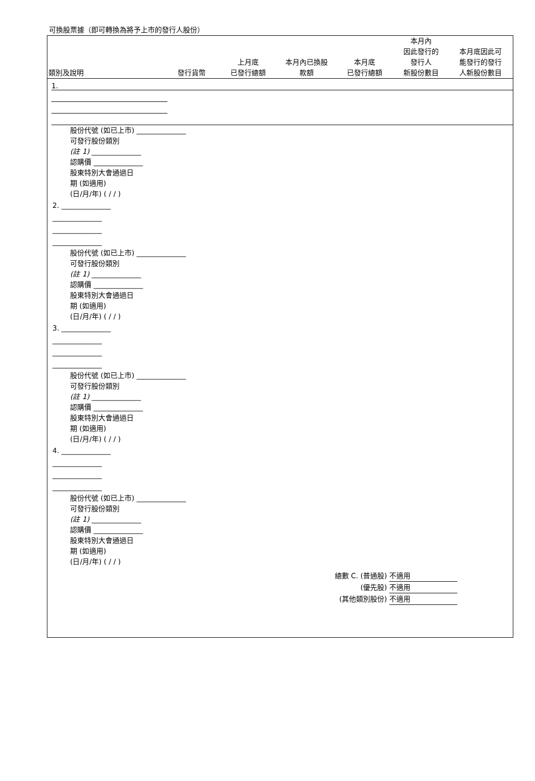可換股票據（即可轉換為將予上市的發行人股份）
| 類別及說明 | 發行貨幣 | 上月底 已發行總額 | 本月內已換股 款額 | 本月底 已發行總額 | 本月內 因此發行的 發行人 新股份數目 | 本月底因此可 能發行的發行 人新股份數目 |
| --- | --- | --- | --- | --- | --- | --- |
| 1. |
股份代號 (如已上市) ______________
可發行股份類別
(註 1) ______________
認購價 ______________
股東特別大會通過日
期 (如適用)
(日/月/年) ( / / )
2. ______________
______________
______________
______________
股份代號 (如已上市) ______________
可發行股份類別
(註 1) ______________
認購價 ______________
股東特別大會通過日
期 (如適用)
(日/月/年) ( / / )
3. ______________
______________
______________
______________
股份代號 (如已上市) ______________
可發行股份類別
(註 1) ______________
認購價 ______________
股東特別大會通過日
期 (如適用)
(日/月/年) ( / / )
4. ______________
______________
______________
______________
股份代號 (如已上市) ______________
可發行股份類別
(註 1) ______________
認購價 ______________
股東特別大會通過日
期 (如適用)
(日/月/年) ( / / )
總數 C. (普通股) 不適用
(優先股) 不適用
(其他類別股份) 不適用